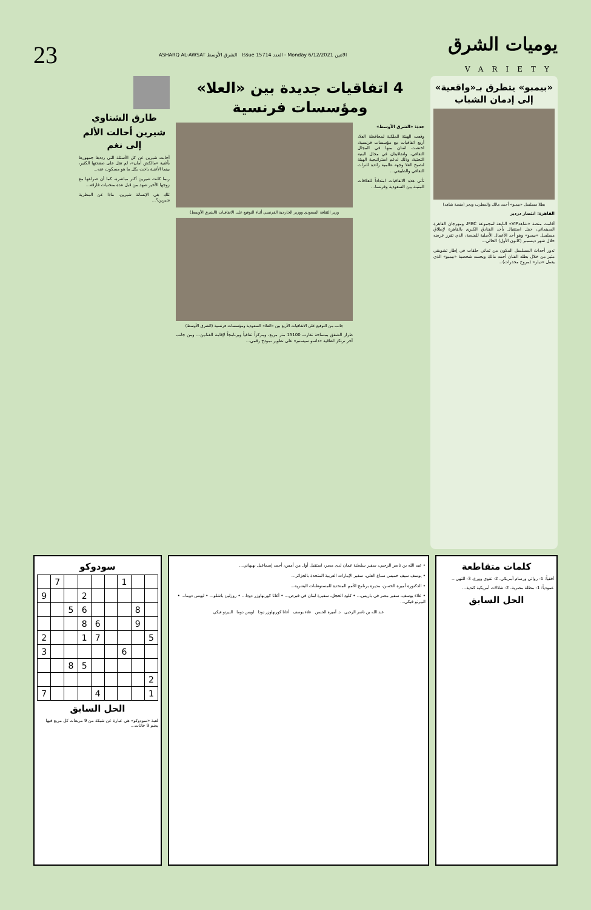يوميات الشرق
VARIETY
الاثنين 6/12/2021 Monday - العدد Issue 15714 الشرق الأوسط ASHARQ AL-AWSAT
23
«بيمبو» يتطرق بـ«واقعية» إلى إدمان الشباب
بطلا مسلسل «بيمبو» أحمد مالك والمطرب ويجز (منصة شاهد)
القاهرة: انتصار دردير
أقامت منصة «شاهدVIP» التابعة لمجموعة MBC، ومهرجان القاهرة السينمائي، حفل استقبال بأحد الفنادق الكبرى بالقاهرة لإطلاق مسلسل «بيمبو» وهو أحد الأعمال الأصلية للمنصة، الذي تقرر عرضه خلال شهر ديسمبر (كانون الأول) الحالي...
تدور أحداث المسلسل المكون من ثماني حلقات في إطار تشويقي مثير من خلال بطله الفنان أحمد مالك ويجسد شخصية «بيمبو» الذي يعمل «ديلر» (مروج مخدرات)...
4 اتفاقيات جديدة بين «العلا» ومؤسسات فرنسية
جدة: «الشرق الأوسط»
وقعت الهيئة الملكية لمحافظة العلا، أربع اتفاقيات مع مؤسسات فرنسية، اختصت اثنتان منها في المجال الثقافي، واتفاقيتان في مجال البنية التحتية، وذلك لدعم استراتيجية الهيئة لتصبح العلا وجهة عالمية رائدة للتراث الثقافي والطبيعي...
تأتي هذه الاتفاقيات امتداداً للعلاقات المتينة بين السعودية وفرنسا...
وزير الثقافة السعودي ووزير الخارجية الفرنسي أثناء التوقيع على الاتفاقيات (الشرق الأوسط)
جانب من التوقيع على الاتفاقيات الأربع بين «العلا» السعودية ومؤسسات فرنسية (الشرق الأوسط)
طراز الشقق بمساحة تقارب 15100 متر مربع، ومركزاً ثقافياً وبرنامجاً لإقامة الفنانين... ومن جانب آخر ترتكز اتفاقية «داسو سيستم» على تطوير نموذج رقمي...
طارق الشناوي
شيرين أحالت الألم إلى نغم
أجابت شيرين عن كل الأسئلة التي رددها جمهورها بأغنية «مالكش أمان»، لم تقل على صفحتها الكثير، بينما الأغنية باحت بكل ما هو مسكوت عنه...
ربما كانت شيرين أكثر مباشرة، كما أن صراعها مع زوجها الأخير شهد من قبل عدة منحنيات فارقة...
تلك هي الإنسانة شيرين، ماذا عن المطربة شيرين؟...
كلمات متقاطعة
أفقياً: 1- روائي ورسام أمريكي. 2- تقوى وورع. 3- للنهي...
عمودياً: 1- مظلة مصرية. 2- شلالات أمريكية كندية...
الحل السابق
• عبد الله بن ناصر الرحبي، سفير سلطنة عمان لدى مصر، استقبل أول من أمس، أحمد إسماعيل بهبهاني...
• يوسف سيف خميس سباع العلي، سفير الإمارات العربية المتحدة بالجزائر...
• الدكتورة أميرة الحسن، مديرة برنامج الأمم المتحدة للمستوطنات البشرية...
• علاء يوسف، سفير مصر في باريس... • كلود الحجل، سفيرة لبنان في قبرص... • أغاتا كورنهاوزر دودا... • روزلين باشلو... • لويس دوما... • البيرتو فيكي...
عبد الله بن ناصر الرحبي د. أميرة الحسن علاء يوسف أغاتا كورنهاوزر دودا لويس دوما البيرتو فيكي
سودوكو
| | 7 | | | | | 1 | | |
| 9 | | | 2 | | | | | |
| | | 5 | 6 | | | | 8 | |
| | | | 8 | 6 | | | 9 | |
| 2 | | | 1 | 7 | | | | 5 |
| 3 | | | | | | 6 | | |
| | | 8 | 5 | | | | | |
| | | | | | | | | 2 |
| 7 | | | | 4 | | | | 1 |
الحل السابق
لعبة «سودوكو» هي عبارة عن شبكة من 9 مربعات كل مربع فيها يضم 9 خانات...